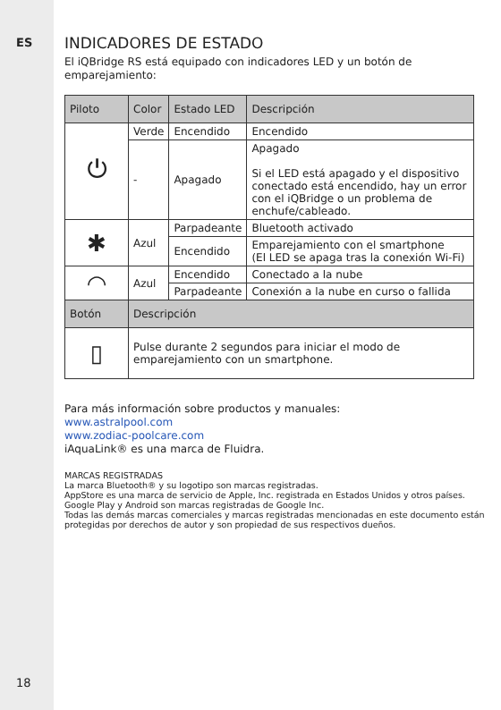ES
18
INDICADORES DE ESTADO
El iQBridge RS está equipado con indicadores LED y un botón de emparejamiento:
| Piloto | Color | Estado LED | Descripción |
| --- | --- | --- | --- |
| ⏻ | Verde | Encendido | Encendido |
| | - | Apagado | Apagado Si el LED está apagado y el dispositivo conectado está encendido, hay un error con el iQBridge o un problema de enchufe/cableado. |
| ✱ | Azul | Parpadeante | Bluetooth activado |
| | | Encendido | Emparejamiento con el smartphone (El LED se apaga tras la conexión Wi-Fi) |
| ◠ | Azul | Encendido | Conectado a la nube |
| | | Parpadeante | Conexión a la nube en curso o fallida |
| Botón | Descripción | | |
| ▯ | Pulse durante 2 segundos para iniciar el modo de emparejamiento con un smartphone. | | |
Para más información sobre productos y manuales:
www.astralpool.com
www.zodiac-poolcare.com
iAquaLink® es una marca de Fluidra.
MARCAS REGISTRADAS
La marca Bluetooth® y su logotipo son marcas registradas.
AppStore es una marca de servicio de Apple, Inc. registrada en Estados Unidos y otros países.
Google Play y Android son marcas registradas de Google Inc.
Todas las demás marcas comerciales y marcas registradas mencionadas en este documento están protegidas por derechos de autor y son propiedad de sus respectivos dueños.